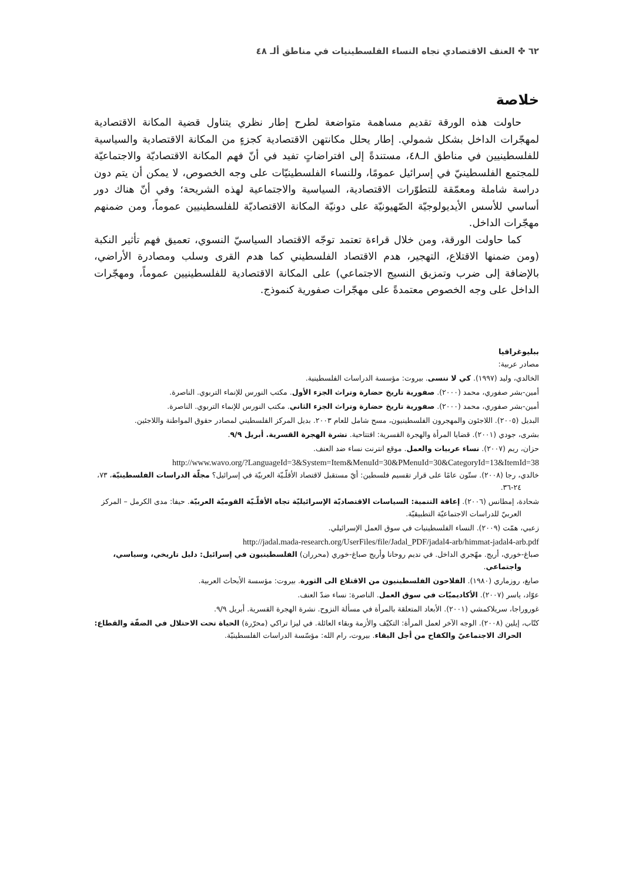٦٢ ✤ العنف الاقتصادي تجاه النساء الفلسطينيات في مناطق ألـ ٤٨
خلاصة
حاولت هذه الورقة تقديم مساهمة متواضعة لطرح إطار نظري يتناول قضية المكانة الاقتصادية لمهجّرات الداخل بشكل شمولي. إطار يحلل مكانتهن الاقتصادية كجزءٍ من المكانة الاقتصادية والسياسية للفلسطينيين في مناطق الـ٤٨، مستندةً إلى افتراضاتٍ تفيد في أنّ فهم المكانة الاقتصاديّة والاجتماعيّة للمجتمع الفلسطينيّ في إسرائيل عمومًا، وللنساء الفلسطينيّات على وجه الخصوص، لا يمكن أن يتم دون دراسة شاملة ومعمّقة للتطوّرات الاقتصادية، السياسية والاجتماعية لهذه الشريحة؛ وفي أنّ هناك دور أساسي للأسس الأيديولوجيّة الصّهيونيّة على دونيّة المكانة الاقتصاديّة للفلسطينيين عموماً، ومن ضمنهم مهجّرات الداخل.
كما حاولت الورقة، ومن خلال قراءة تعتمد توجّه الاقتصاد السياسيّ النسوي، تعميق فهم تأثير النكبة (ومن ضمنها الاقتلاع، التهجير، هدم الاقتصاد الفلسطيني كما هدم القرى وسلب ومصادرة الأراضي، بالإضافة إلى ضرب وتمزيق النسيج الاجتماعي) على المكانة الاقتصادية للفلسطينيين عموماً، ومهجّرات الداخل على وجه الخصوص معتمدةً على مهجّرات صفورية كنموذج.
ببليوغرافيا
مصادر عربية:
الخالدي، وليد (١٩٩٧). كي لا ننسى. بيروت: مؤسسة الدراسات الفلسطينية.
أمين-بشر صفوري، محمد (٢٠٠٠). صفورية تاريخ حضارة وتراث الجزء الأول. مكتب النورس للإنماء التربوي. الناصرة.
أمين-بشر صفوري، محمد (٢٠٠٠). صفورية تاريخ حضارة وتراث الجزء الثاني. مكتب النورس للإنماء التربوي. الناصرة.
البديل (٢٠٠٥). اللاجئون والمهجرون الفلسطينيون، مسح شامل للعام ٢٠٠٣. بديل المركز الفلسطيني لمصادر حقوق المواطنة واللاجئين.
بشرى، جودي (٢٠٠١). قضايا المرأة والهجرة القسرية: افتتاحية. نشرة الهجرة القسرية. أبريل ٩/٩.
حزان، ريم (٢٠٠٧). نساء عربيات والعمل. موقع انترنت نساء ضد العنف.
http://www.wavo.org/?LanguageId=3&System=Item&MenuId=30&PMenuId=30&CategoryId=13&ItemId=38
خالدي، رجا (٢٠٠٨). ستّون عامًا على قرار تقسيم فلسطين: أيّ مستقبل لاقتصاد الأقلّـيّة العربيّة في إسرائيل؟ مجلّة الدراسات الفلسطينيّة، ٧٣، ٢٤-٣٦.
شحادة، إمطانس (٢٠٠٦). إعاقة التنمية: السياسات الاقتصاديّة الإسرائيليّة تجاه الأقلّـيّة القوميّة العربيّة. حيفا: مدى الكرمل – المركز العربيّ للدراسات الاجتماعيّة التطبيقيّة.
زعبي، همّت (٢٠٠٩). النساء الفلسطينيات في سوق العمل الإسرائيلي.
http://jadal.mada-research.org/UserFiles/file/Jadal_PDF/jadal4-arb/himmat-jadal4-arb.pdf
صباغ-خوري، أريج. مهّجري الداخل. في نديم روحانا وأريج صباغ-خوري (محرران) الفلسطينيون في إسرائيل: دليل تاريخي، وسياسي، واجتماعي.
صايغ، روزماري (١٩٨٠). الفلاحون الفلسطينيون من الاقتلاع الى الثورة. بيروت: مؤسسة الأبحاث العربية.
عوّاد، ياسر (٢٠٠٧). الأكاديميّات في سوق العمل. الناصرة: نساء ضدّ العنف.
غوروراجا، سريلاكمشي (٢٠٠١). الأبعاد المتعلقة بالمرأة في مسألة النزوح. نشرة الهجرة القسرية. أبريل ٩/٩.
كتّاب، إيلين (٢٠٠٨). الوجه الآخر لعمل المرأة: التكيّف والأزمة وبقاء العائلة. في ليزا تراكي (محرّرة) الحياة تحت الاحتلال في الضفّة والقطاع: الحراك الاجتماعيّ والكفاح من أجل البقاء. بيروت، رام الله: مؤسّسة الدراسات الفلسطينيّة.